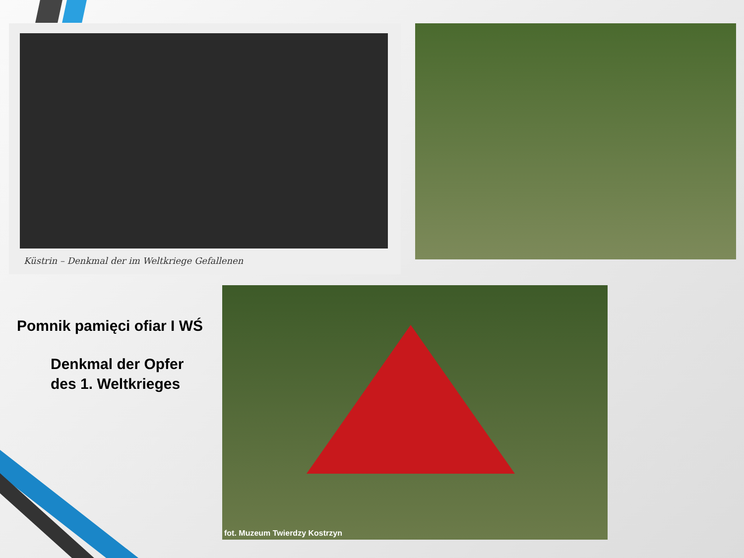Küstrin – Denkmal der im Weltkriege Gefallenen
Pomnik pamięci ofiar I WŚ
Denkmal der Opfer
des 1. Weltkrieges
fot. Muzeum Twierdzy Kostrzyn